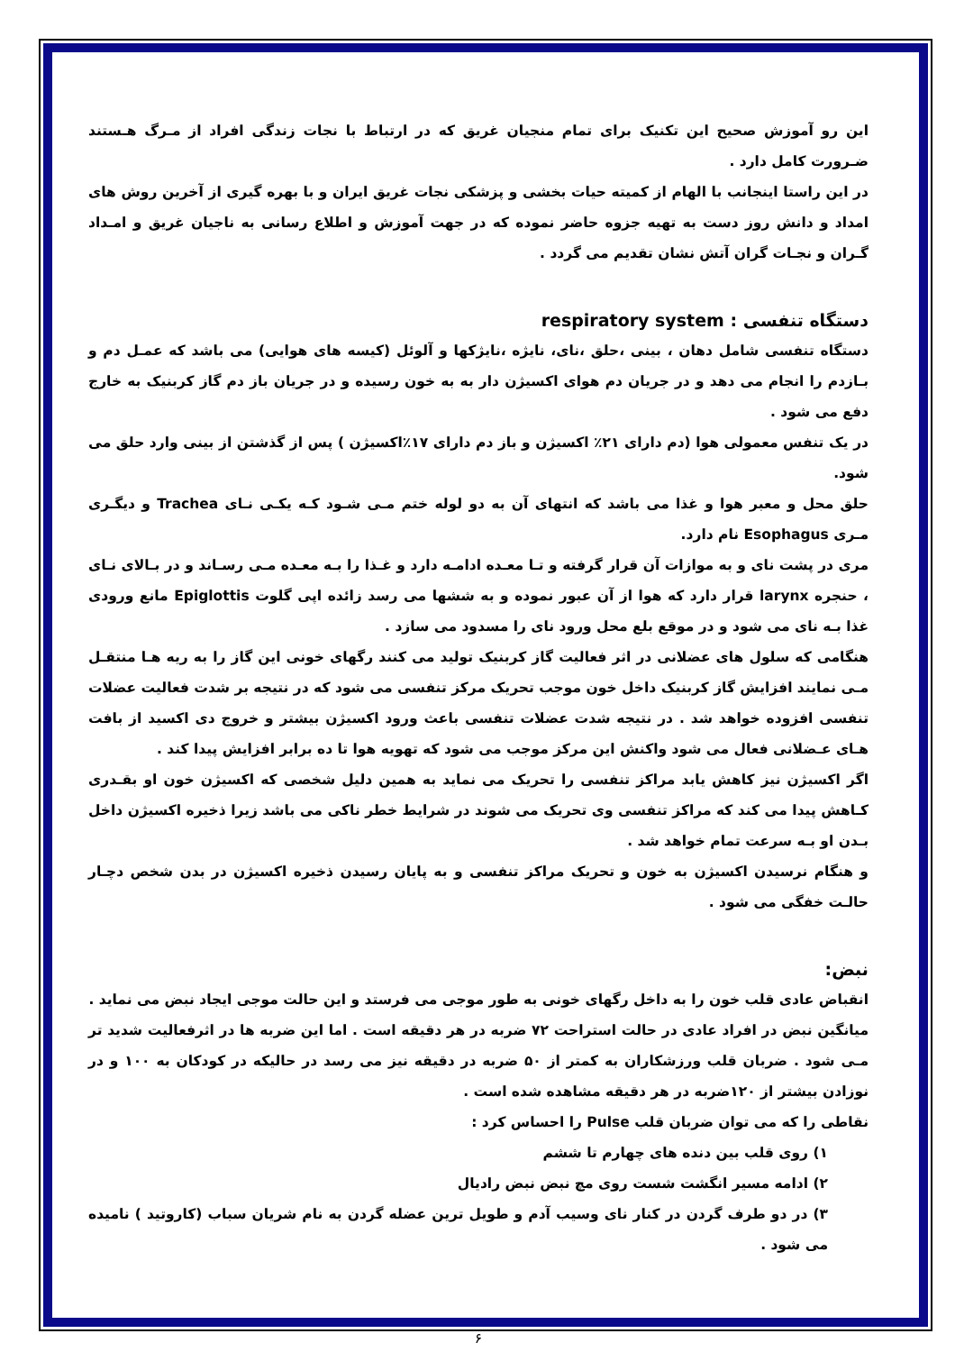این رو آموزش صحیح این تکنیک برای تمام منجیان غریق که در ارتباط با نجات زندگی افراد از مـرگ هـستند ضـرورت کامل دارد .
در این راستا اینجانب با الهام از کمیته حیات بخشی و پزشکی نجات غریق ایران و با بهره گیری از آخرین روش های امداد و دانش روز دست به تهیه جزوه حاضر نموده که در جهت آموزش و اطلاع رسانی به ناجیان غریق و امـداد گـران و نجـات گران آتش نشان تقدیم می گردد .
دستگاه تنفسی : respiratory system
دستگاه تنفسی شامل دهان ، بینی ،حلق ،نای، نایژه ،نایژکها و آلوئل (کیسه های هوایی) می باشد که عمـل دم و بـازدم را انجام می دهد و در جریان دم هوای اکسیژن دار به به خون رسیده و در جریان باز دم گاز کربنیک به خارج دفع می شود .
در یک تنفس معمولی هوا (دم دارای ۲۱٪ اکسیژن و باز دم دارای ۱۷٪اکسیژن ) پس از گذشتن از بینی وارد حلق می شود.
حلق محل و معبر هوا و غذا می باشد که انتهای آن به دو لوله ختم مـی شـود کـه یکـی نـای Trachea و دیگـری مـری Esophagus نام دارد.
مری در پشت نای و به موازات آن قرار گرفته و تـا معـده ادامـه دارد و غـذا را بـه معـده مـی رسـاند و در بـالای نـای ، حنجره larynx قرار دارد که هوا از آن عبور نموده و به ششها می رسد زائده اپی گلوت Epiglottis مانع ورودی غذا بـه نای می شود و در موقع بلع محل ورود نای را مسدود می سازد .
هنگامی که سلول های عضلانی در اثر فعالیت گاز کربنیک تولید می کنند رگهای خونی این گاز را به ریه هـا منتقـل مـی نمایند افزایش گاز کربنیک داخل خون موجب تحریک مرکز تنفسی می شود که در نتیجه بر شدت فعالیت عضلات تنفسی افزوده خواهد شد . در نتیجه شدت عضلات تنفسی باعث ورود اکسیژن بیشتر و خروج دی اکسید از بافت هـای عـضلانی فعال می شود واکنش این مرکز موجب می شود که تهویه هوا تا ده برابر افزایش پیدا کند .
اگر اکسیژن نیز کاهش یابد مراکز تنفسی را تحریک می نماید به همین دلیل شخصی که اکسیژن خون او بقـدری کـاهش پیدا می کند که مراکز تنفسی وی تحریک می شوند در شرایط خطر ناکی می باشد زیرا ذخیره اکسیژن داخل بـدن او بـه سرعت تمام خواهد شد .
و هنگام نرسیدن اکسیژن به خون و تحریک مراکز تنفسی و به پایان رسیدن ذخیره اکسیژن در بدن شخص دچـار حالـت خفگی می شود .
نبض:
انقباض عادی قلب خون را به داخل رگهای خونی به طور موجی می فرستد و این حالت موجی ایجاد نبض می نماید .
میانگین نبض در افراد عادی در حالت استراحت ۷۲ ضربه در هر دقیقه است . اما این ضربه ها در اثرفعالیت شدید تر مـی شود . ضربان قلب ورزشکاران به کمتر از ۵۰ ضربه در دقیقه نیز می رسد در حالیکه در کودکان به ۱۰۰ و در نوزادن بیشتر از ۱۲۰ضربه در هر دقیقه مشاهده شده است .
نقاطی را که می توان ضربان قلب Pulse را احساس کرد :
۱) روی قلب بین دنده های چهارم تا ششم
۲) ادامه مسیر انگشت شست روی مچ نبض نبض رادیال
۳) در دو طرف گردن در کنار نای وسیب آدم و طویل ترین عضله گردن به نام شریان سباب (کاروتید ) نامیده می شود .
۶